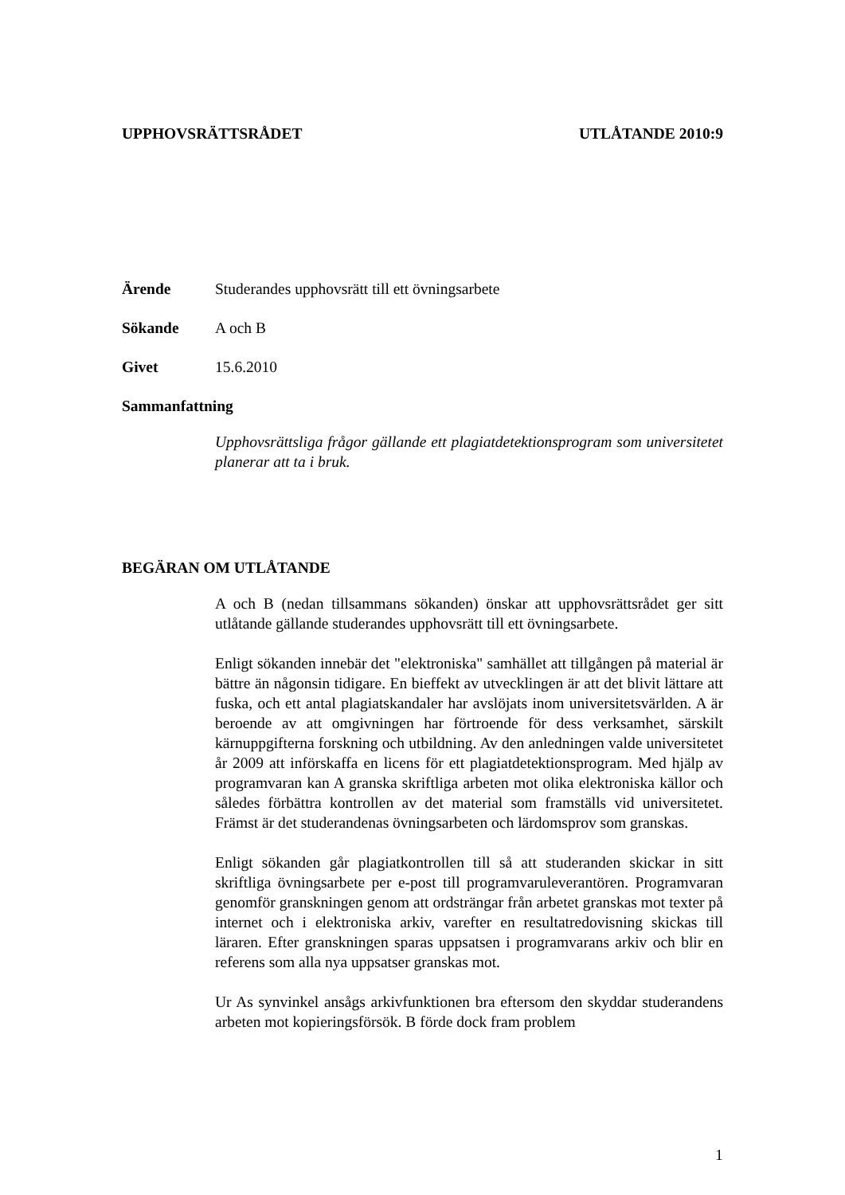UPPHOVSRÄTTSRÅDET UTLÅTANDE 2010:9
Ärende Studerandes upphovsrätt till ett övningsarbete
Sökande A och B
Givet 15.6.2010
Sammanfattning
Upphovsrättsliga frågor gällande ett plagiatdetektionsprogram som universitetet planerar att ta i bruk.
BEGÄRAN OM UTLÅTANDE
A och B (nedan tillsammans sökanden) önskar att upphovsrättsrådet ger sitt utlåtande gällande studerandes upphovsrätt till ett övningsarbete.
Enligt sökanden innebär det "elektroniska" samhället att tillgången på material är bättre än någonsin tidigare. En bieffekt av utvecklingen är att det blivit lättare att fuska, och ett antal plagiatskandaler har avslöjats inom universitetsvärlden. A är beroende av att omgivningen har förtroende för dess verksamhet, särskilt kärnuppgifterna forskning och utbildning. Av den anledningen valde universitetet år 2009 att införskaffa en licens för ett plagiatdetektionsprogram. Med hjälp av programvaran kan A granska skriftliga arbeten mot olika elektroniska källor och således förbättra kontrollen av det material som framställs vid universitetet. Främst är det studerandenas övningsarbeten och lärdomsprov som granskas.
Enligt sökanden går plagiatkontrollen till så att studeranden skickar in sitt skriftliga övningsarbete per e-post till programvaruleverantören. Programvaran genomför granskningen genom att ordsträngar från arbetet granskas mot texter på internet och i elektroniska arkiv, varefter en resultatredovisning skickas till läraren. Efter granskningen sparas uppsatsen i programvarans arkiv och blir en referens som alla nya uppsatser granskas mot.
Ur As synvinkel ansågs arkivfunktionen bra eftersom den skyddar studerandens arbeten mot kopieringsförsök. B förde dock fram problem
1